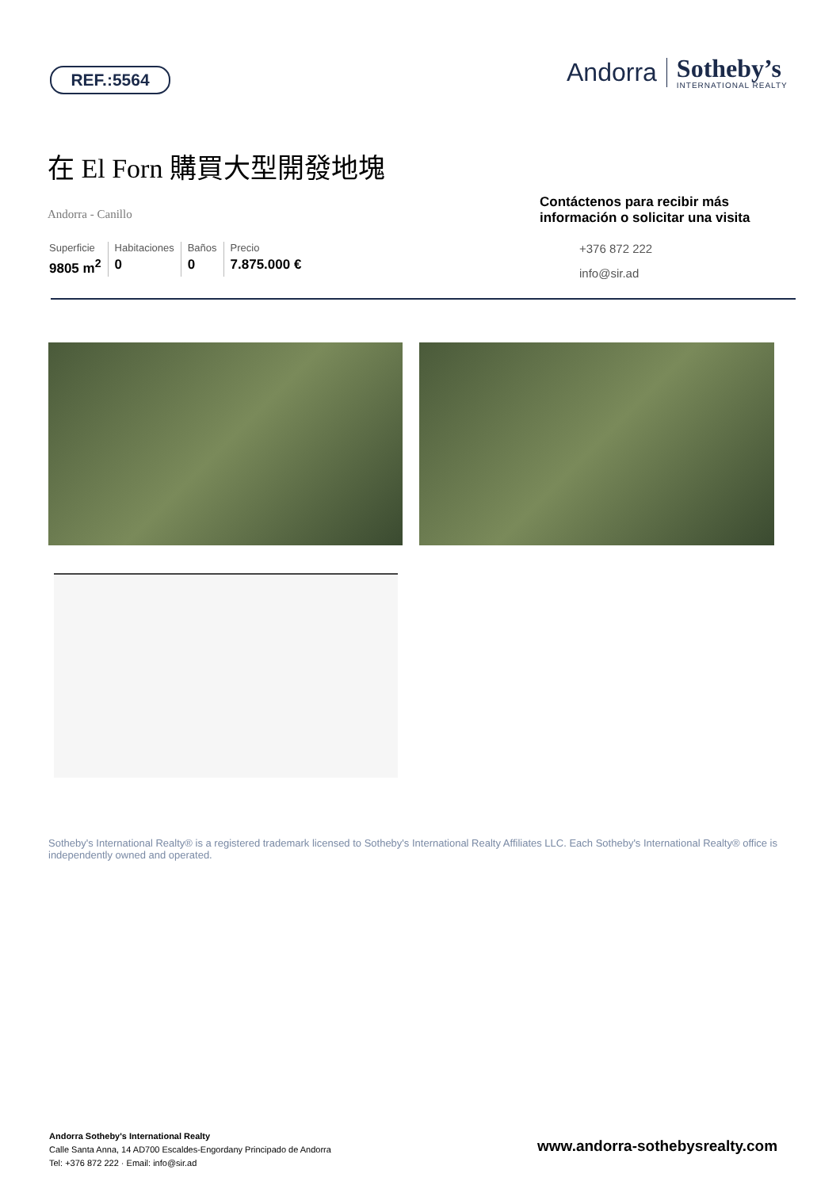REF.:5564
Andorra
Sotheby’s
INTERNATIONAL REALTY
在 El Forn 購買大型開發地塊
Andorra - Canillo
Superficie
9805 m<sup>2</sup>
Habitaciones
0
Baños
0
Precio
7.875.000 €
Contáctenos para recibir más información o solicitar una visita
+376 872 222
info@sir.ad
Sotheby's International Realty® is a registered trademark licensed to Sotheby's International Realty Affiliates LLC. Each Sotheby's International Realty® office is independently owned and operated.
Andorra Sotheby's International Realty
Calle Santa Anna, 14 AD700 Escaldes-Engordany Principado de Andorra
Tel: +376 872 222 · Email: info@sir.ad
www.andorra-sothebysrealty.com